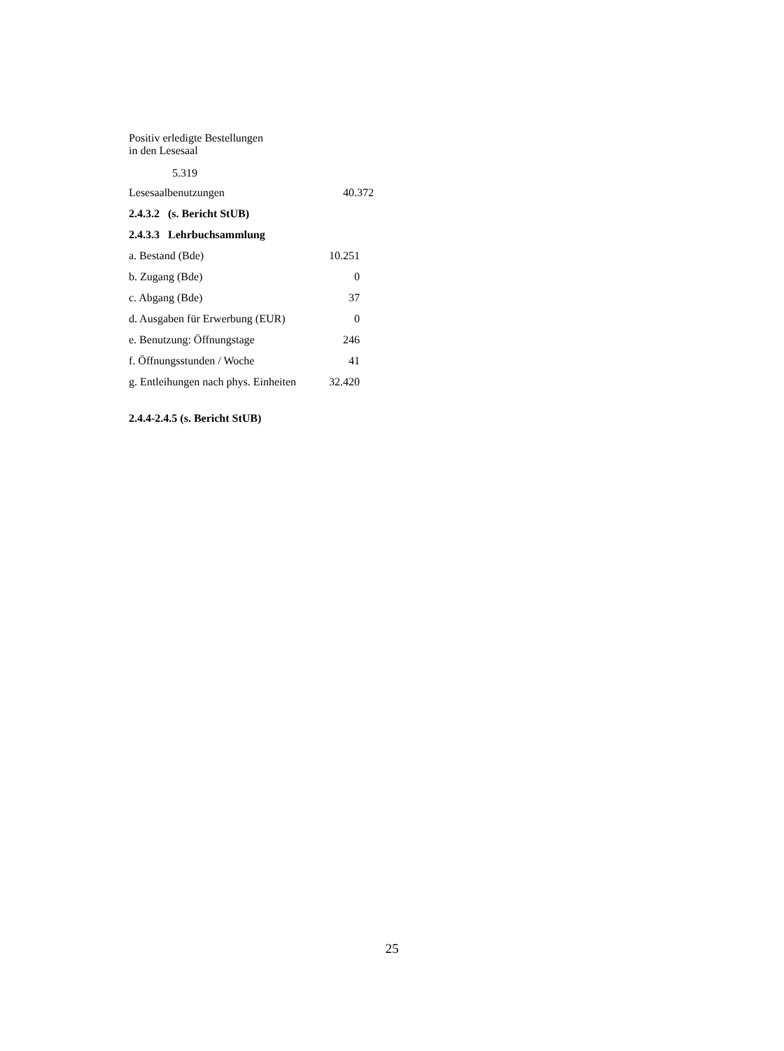Positiv erledigte Bestellungen
in den Lesesaal
5.319
| Lesesaalbenutzungen | 40.372 |
2.4.3.2 (s. Bericht StUB)
2.4.3.3 Lehrbuchsammlung
| a. Bestand (Bde) | 10.251 |
| b. Zugang (Bde) | 0 |
| c. Abgang (Bde) | 37 |
| d. Ausgaben für Erwerbung (EUR) | 0 |
| e. Benutzung: Öffnungstage | 246 |
| f. Öffnungsstunden / Woche | 41 |
| g. Entleihungen nach phys. Einheiten | 32.420 |
2.4.4-2.4.5 (s. Bericht StUB)
25